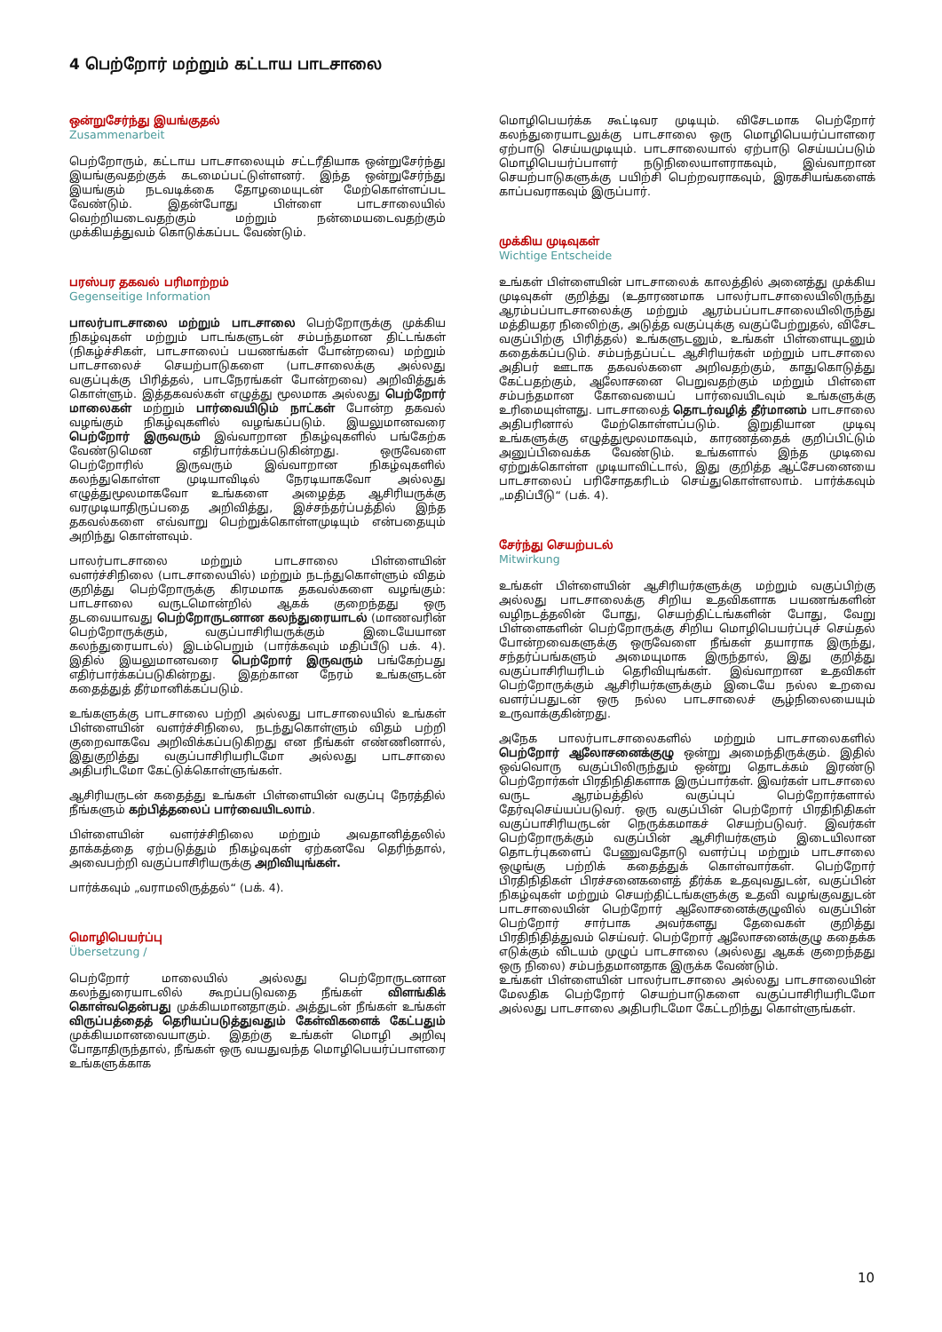4 பெற்றோர் மற்றும் கட்டாய பாடசாலை
ஒன்றுசேர்ந்து இயங்குதல்
Zusammenarbeit
பெற்றோரும், கட்டாய பாடசாலையும் சட்டரீதியாக ஒன்றுசேர்ந்து இயங்குவதற்குக் கடமைப்பட்டுள்ளனர். இந்த ஒன்றுசேர்ந்து இயங்கும் நடவடிக்கை தோழமையுடன் மேற்கொள்ளப்பட வேண்டும். இதன்போது பிள்ளை பாடசாலையில் வெற்றியடைவதற்கும் மற்றும் நன்மையடைவதற்கும் முக்கியத்துவம் கொடுக்கப்பட வேண்டும்.
பரஸ்பர தகவல் பரிமாற்றம்
Gegenseitige Information
பாலர்பாடசாலை மற்றும் பாடசாலை பெற்றோருக்கு முக்கிய நிகழ்வுகள் மற்றும் பாடங்களுடன் சம்பந்தமான திட்டங்கள் (நிகழ்ச்சிகள், பாடசாலைப் பயணங்கள் போன்றவை) மற்றும் பாடசாலைச் செயற்பாடுகளை (பாடசாலைக்கு அல்லது வகுப்புக்கு பிரித்தல், பாடநேரங்கள் போன்றவை) அறிவித்துக் கொள்ளும். இத்தகவல்கள் எழுத்து மூலமாக அல்லது பெற்றோர் மாலைகள் மற்றும் பார்வையிடும் நாட்கள் போன்ற தகவல் வழங்கும் நிகழ்வுகளில் வழங்கப்படும். இயலுமானவரை பெற்றோர் இருவரும் இவ்வாறான நிகழ்வுகளில் பங்கேற்க வேண்டுமென எதிர்பார்க்கப்படுகின்றது. ஒருவேளை பெற்றோரில் இருவரும் இவ்வாறான நிகழ்வுகளில் கலந்துகொள்ள முடியாவிடில் நேரடியாகவோ அல்லது எழுத்துமூலமாகவோ உங்களை அழைத்த ஆசிரியருக்கு வரமுடியாதிருப்பதை அறிவித்து, இச்சந்தர்ப்பத்தில் இந்த தகவல்களை எவ்வாறு பெற்றுக்கொள்ளமுடியும் என்பதையும் அறிந்து கொள்ளவும்.
பாலர்பாடசாலை மற்றும் பாடசாலை பிள்ளையின் வளர்ச்சிநிலை (பாடசாலையில்) மற்றும் நடந்துகொள்ளும் விதம் குறித்து பெற்றோருக்கு கிரமமாக தகவல்களை வழங்கும்: பாடசாலை வருடமொன்றில் ஆகக் குறைந்தது ஒரு தடவையாவது பெற்றோருடனான கலந்துரையாடல் (மாணவரின் பெற்றோருக்கும், வகுப்பாசிரியருக்கும் இடையேயான கலந்துரையாடல்) இடம்பெறும் (பார்க்கவும் மதிப்பீடு பக். 4). இதில் இயலுமானவரை பெற்றோர் இருவரும் பங்கேற்பது எதிர்பார்க்கப்படுகின்றது. இதற்கான நேரம் உங்களுடன் கதைத்துத் தீர்மானிக்கப்படும்.
உங்களுக்கு பாடசாலை பற்றி அல்லது பாடசாலையில் உங்கள் பிள்ளையின் வளர்ச்சிநிலை, நடந்துகொள்ளும் விதம் பற்றி குறைவாகவே அறிவிக்கப்படுகிறது என நீங்கள் எண்ணினால், இதுகுறித்து வகுப்பாசிரியரிடமோ அல்லது பாடசாலை அதிபரிடமோ கேட்டுக்கொள்ளுங்கள்.
ஆசிரியருடன் கதைத்து உங்கள் பிள்ளையின் வகுப்பு நேரத்தில் நீங்களும் கற்பித்தலைப் பார்வையிடலாம்.
பிள்ளையின் வளர்ச்சிநிலை மற்றும் அவதானித்தலில் தாக்கத்தை ஏற்படுத்தும் நிகழ்வுகள் ஏற்கனவே தெரிந்தால், அவைபற்றி வகுப்பாசிரியருக்கு அறிவியுங்கள்.
பார்க்கவும் „வராமலிருத்தல்“ (பக். 4).
மொழிபெயர்ப்பு
Übersetzung /
பெற்றோர் மாலையில் அல்லது பெற்றோருடனான கலந்துரையாடலில் கூறப்படுவதை நீங்கள் விளங்கிக் கொள்வதென்பது முக்கியமானதாகும். அத்துடன் நீங்கள் உங்கள் விருப்பத்தைத் தெரியப்படுத்துவதும் கேள்விகளைக் கேட்பதும் முக்கியமானவையாகும். இதற்கு உங்கள் மொழி அறிவு போதாதிருந்தால், நீங்கள் ஒரு வயதுவந்த மொழிபெயர்ப்பாளரை உங்களுக்காக
மொழிபெயர்க்க கூட்டிவர முடியும். விசேடமாக பெற்றோர் கலந்துரையாடலுக்கு பாடசாலை ஒரு மொழிபெயர்ப்பாளரை ஏற்பாடு செய்யமுடியும். பாடசாலையால் ஏற்பாடு செய்யப்படும் மொழிபெயர்ப்பாளர் நடுநிலையாளராகவும், இவ்வாறான செயற்பாடுகளுக்கு பயிற்சி பெற்றவராகவும், இரகசியங்களைக் காப்பவராகவும் இருப்பார்.
முக்கிய முடிவுகள்
Wichtige Entscheide
உங்கள் பிள்ளையின் பாடசாலைக் காலத்தில் அனைத்து முக்கிய முடிவுகள் குறித்து (உதாரணமாக பாலர்பாடசாலையிலிருந்து ஆரம்பப்பாடசாலைக்கு மற்றும் ஆரம்பப்பாடசாலையிலிருந்து மத்தியதர நிலைிற்கு, அடுத்த வகுப்புக்கு வகுப்பேற்றுதல், விசேட வகுப்பிற்கு பிரித்தல்) உங்களுடனும், உங்கள் பிள்ளையுடனும் கதைக்கப்படும். சம்பந்தப்பட்ட ஆசிரியர்கள் மற்றும் பாடசாலை அதிபர் ஊடாக தகவல்களை அறிவதற்கும், காதுகொடுத்து கேட்பதற்கும், ஆலோசனை பெறுவதற்கும் மற்றும் பிள்ளை சம்பந்தமான கோவையைப் பார்வையிடவும் உங்களுக்கு உரிமையுள்ளது. பாடசாலைத் தொடர்வழித் தீர்மானம் பாடசாலை அதிபரினால் மேற்கொள்ளப்படும். இறுதியான முடிவு உங்களுக்கு எழுத்துமூலமாகவும், காரணத்தைக் குறிப்பிட்டும் அனுப்பிவைக்க வேண்டும். உங்களால் இந்த முடிவை ஏற்றுக்கொள்ள முடியாவிட்டால், இது குறித்த ஆட்சேபனையை பாடசாலைப் பரிசோதகரிடம் செய்துகொள்ளலாம். பார்க்கவும் „மதிப்பீடு“ (பக். 4).
சேர்ந்து செயற்படல்
Mitwirkung
உங்கள் பிள்ளையின் ஆசிரியர்களுக்கு மற்றும் வகுப்பிற்கு அல்லது பாடசாலைக்கு சிறிய உதவிகளாக பயணங்களின் வழிநடத்தலின் போது, செயற்திட்டங்களின் போது, வேறு பிள்ளைகளின் பெற்றோருக்கு சிறிய மொழிபெயர்ப்புச் செய்தல் போன்றவைகளுக்கு ஒருவேளை நீங்கள் தயாராக இருந்து, சந்தர்ப்பங்களும் அமையுமாக இருந்தால், இது குறித்து வகுப்பாசிரியரிடம் தெரிவியுங்கள். இவ்வாறான உதவிகள் பெற்றோருக்கும் ஆசிரியர்களுக்கும் இடையே நல்ல உறவை வளர்ப்பதுடன் ஒரு நல்ல பாடசாலைச் சூழ்நிலையையும் உருவாக்குகின்றது.
அநேக பாலர்பாடசாலைகளில் மற்றும் பாடசாலைகளில் பெற்றோர் ஆலோசனைக்குழு ஒன்று அமைந்திருக்கும். இதில் ஒவ்வொரு வகுப்பிலிருந்தும் ஒன்று தொடக்கம் இரண்டு பெற்றோர்கள் பிரதிநிதிகளாக இருப்பார்கள். இவர்கள் பாடசாலை வருட ஆரம்பத்தில் வகுப்புப் பெற்றோர்களால் தேர்வுசெய்யப்படுவர். ஒரு வகுப்பின் பெற்றோர் பிரதிநிதிகள் வகுப்பாசிரியருடன் நெருக்கமாகச் செயற்படுவர். இவர்கள் பெற்றோருக்கும் வகுப்பின் ஆசிரியர்களும் இடையிலான தொடர்புகளைப் பேணுவதோடு வளர்ப்பு மற்றும் பாடசாலை ஒழுங்கு பற்றிக் கதைத்துக் கொள்வார்கள். பெற்றோர் பிரதிநிதிகள் பிரச்சனைகளைத் தீர்க்க உதவுவதுடன், வகுப்பின் நிகழ்வுகள் மற்றும் செயற்திட்டங்களுக்கு உதவி வழங்குவதுடன் பாடசாலையின் பெற்றோர் ஆலோசனைக்குழுவில் வகுப்பின் பெற்றோர் சார்பாக அவர்களது தேவைகள் குறித்து பிரதிநிதித்துவம் செய்வர். பெற்றோர் ஆலோசனைக்குழு கதைக்க எடுக்கும் விடயம் முழுப் பாடசாலை (அல்லது ஆகக் குறைந்தது ஒரு நிலை) சம்பந்தமானதாக இருக்க வேண்டும்.
உங்கள் பிள்ளையின் பாலர்பாடசாலை அல்லது பாடசாலையின் மேலதிக பெற்றோர் செயற்பாடுகளை வகுப்பாசிரியரிடமோ அல்லது பாடசாலை அதிபரிடமோ கேட்டறிந்து கொள்ளுங்கள்.
10